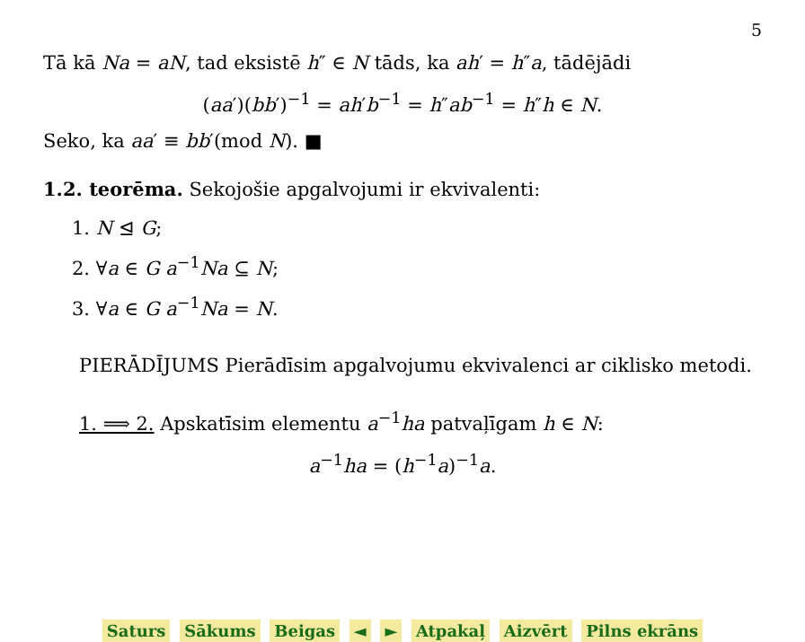5
Tā kā Na = aN, tad eksistē h″ ∈ N tāds, ka ah′ = h″a, tādējādi
(aa′)(bb′)<sup>−1</sup> = ah′b<sup>−1</sup> = h″ab<sup>−1</sup> = h″h ∈ N.
Seko, ka aa′ ≡ bb′(mod N). ■
1.2. teorēma. Sekojošie apgalvojumi ir ekvivalenti:
1. N ⊴ G;
2. ∀a ∈ G a<sup>−1</sup>Na ⊆ N;
3. ∀a ∈ G a<sup>−1</sup>Na = N.
PIERĀDĪJUMS Pierādīsim apgalvojumu ekvivalenci ar ciklisko metodi.
1. ⟹ 2. Apskatīsim elementu a<sup>−1</sup>ha patvaļīgam h ∈ N:
a<sup>−1</sup>ha = (h<sup>−1</sup>a)<sup>−1</sup>a.
Saturs Sākums Beigas ◄ ► Atpakaļ Aizvērt Pilns ekrāns